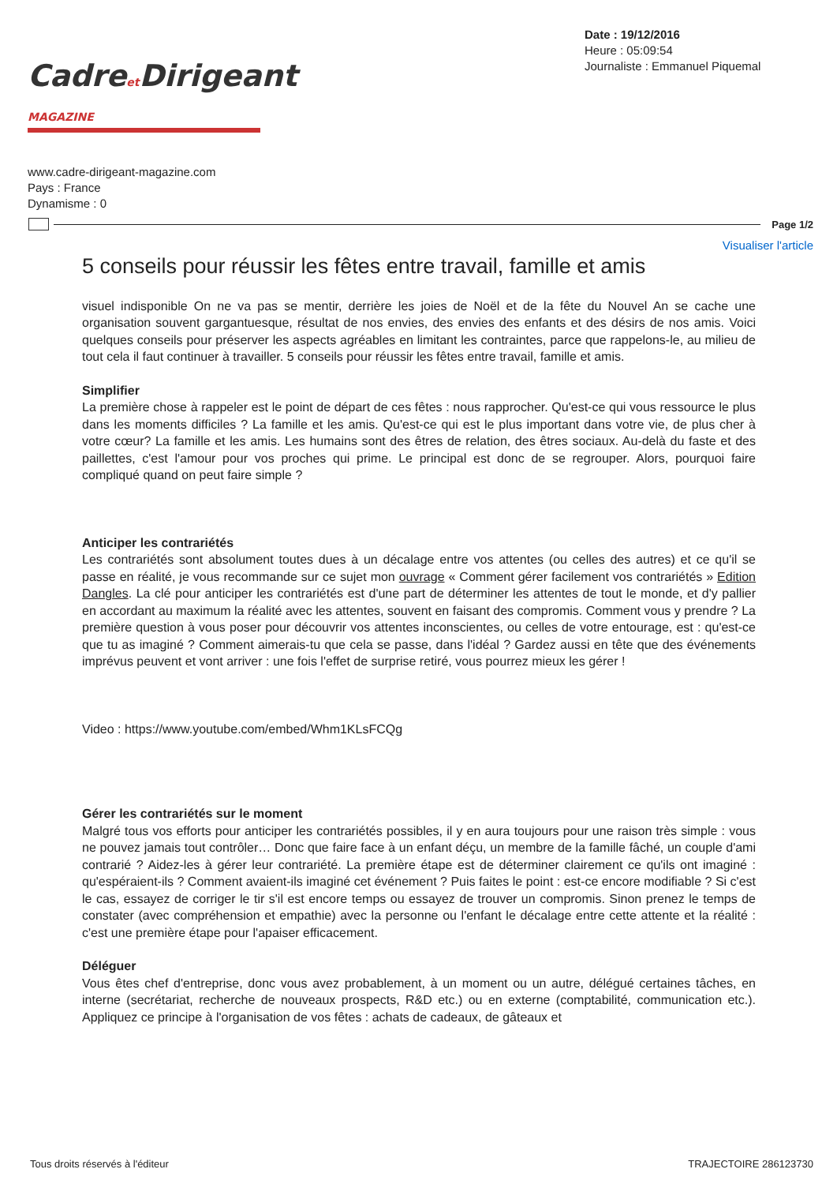Cadreet Dirigeant MAGAZINE
Date : 19/12/2016
Heure : 05:09:54
Journaliste : Emmanuel Piquemal
www.cadre-dirigeant-magazine.com
Pays : France
Dynamisme : 0
Page 1/2
Visualiser l'article
5 conseils pour réussir les fêtes entre travail, famille et amis
visuel indisponible On ne va pas se mentir, derrière les joies de Noël et de la fête du Nouvel An se cache une organisation souvent gargantuesque, résultat de nos envies, des envies des enfants et des désirs de nos amis. Voici quelques conseils pour préserver les aspects agréables en limitant les contraintes, parce que rappelons-le, au milieu de tout cela il faut continuer à travailler. 5 conseils pour réussir les fêtes entre travail, famille et amis.
Simplifier
La première chose à rappeler est le point de départ de ces fêtes : nous rapprocher. Qu'est-ce qui vous ressource le plus dans les moments difficiles ? La famille et les amis. Qu'est-ce qui est le plus important dans votre vie, de plus cher à votre cœur? La famille et les amis. Les humains sont des êtres de relation, des êtres sociaux. Au-delà du faste et des paillettes, c'est l'amour pour vos proches qui prime. Le principal est donc de se regrouper. Alors, pourquoi faire compliqué quand on peut faire simple ?
Anticiper les contrariétés
Les contrariétés sont absolument toutes dues à un décalage entre vos attentes (ou celles des autres) et ce qu'il se passe en réalité, je vous recommande sur ce sujet mon ouvrage « Comment gérer facilement vos contrariétés » Edition Dangles. La clé pour anticiper les contrariétés est d'une part de déterminer les attentes de tout le monde, et d'y pallier en accordant au maximum la réalité avec les attentes, souvent en faisant des compromis. Comment vous y prendre ? La première question à vous poser pour découvrir vos attentes inconscientes, ou celles de votre entourage, est : qu'est-ce que tu as imaginé ? Comment aimerais-tu que cela se passe, dans l'idéal ? Gardez aussi en tête que des événements imprévus peuvent et vont arriver : une fois l'effet de surprise retiré, vous pourrez mieux les gérer !
Video : https://www.youtube.com/embed/Whm1KLsFCQg
Gérer les contrariétés sur le moment
Malgré tous vos efforts pour anticiper les contrariétés possibles, il y en aura toujours pour une raison très simple : vous ne pouvez jamais tout contrôler… Donc que faire face à un enfant déçu, un membre de la famille fâché, un couple d'ami contrarié ? Aidez-les à gérer leur contrariété. La première étape est de déterminer clairement ce qu'ils ont imaginé : qu'espéraient-ils ? Comment avaient-ils imaginé cet événement ? Puis faites le point : est-ce encore modifiable ? Si c'est le cas, essayez de corriger le tir s'il est encore temps ou essayez de trouver un compromis. Sinon prenez le temps de constater (avec compréhension et empathie) avec la personne ou l'enfant le décalage entre cette attente et la réalité : c'est une première étape pour l'apaiser efficacement.
Déléguer
Vous êtes chef d'entreprise, donc vous avez probablement, à un moment ou un autre, délégué certaines tâches, en interne (secrétariat, recherche de nouveaux prospects, R&D etc.) ou en externe (comptabilité, communication etc.). Appliquez ce principe à l'organisation de vos fêtes : achats de cadeaux, de gâteaux et
Tous droits réservés à l'éditeur TRAJECTOIRE 286123730